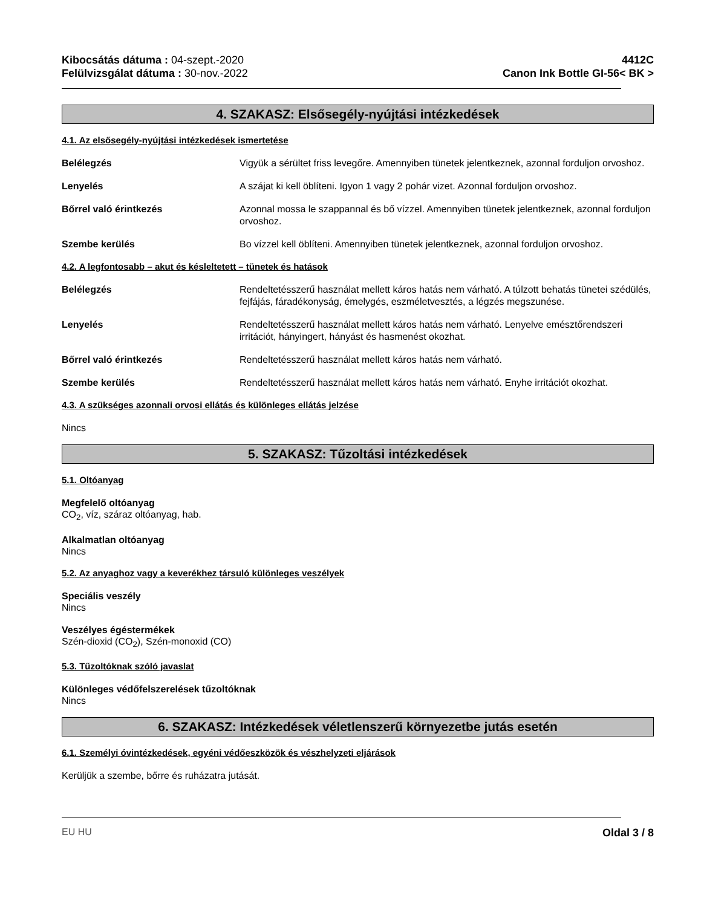Kibocsátás dátuma : 04-szept.-2020
Felülvizsgálat dátuma : 30-nov.-2022
4412C
Canon Ink Bottle GI-56< BK >
4. SZAKASZ: Elsősegély-nyújtási intézkedések
4.1. Az elsősegély-nyújtási intézkedések ismertetése
Belélegzés Vigyük a sérültet friss levegőre. Amennyiben tünetek jelentkeznek, azonnal forduljon orvoshoz.
Lenyelés A szájat ki kell öblíteni. Igyon 1 vagy 2 pohár vizet. Azonnal forduljon orvoshoz.
Bőrrel való érintkezés Azonnal mossa le szappannal és bő vízzel. Amennyiben tünetek jelentkeznek, azonnal forduljon orvoshoz.
Szembe kerülés Bo vízzel kell öblíteni. Amennyiben tünetek jelentkeznek, azonnal forduljon orvoshoz.
4.2. A legfontosabb – akut és késleltetett – tünetek és hatások
Belélegzés Rendeltetésszerű használat mellett káros hatás nem várható. A túlzott behatás tünetei szédülés, fejfájás, fáradékonyság, émelygés, eszméletvesztés, a légzés megszunése.
Lenyelés Rendeltetésszerű használat mellett káros hatás nem várható. Lenyelve emésztőrendszeri irritációt, hányingert, hányást és hasmenést okozhat.
Bőrrel való érintkezés Rendeltetésszerű használat mellett káros hatás nem várható.
Szembe kerülés Rendeltetésszerű használat mellett káros hatás nem várható. Enyhe irritációt okozhat.
4.3. A szükséges azonnali orvosi ellátás és különleges ellátás jelzése
Nincs
5. SZAKASZ: Tűzoltási intézkedések
5.1. Oltóanyag
Megfelelő oltóanyag
CO<sub>2</sub>, víz, száraz oltóanyag, hab.
Alkalmatlan oltóanyag
Nincs
5.2. Az anyaghoz vagy a keverékhez társuló különleges veszélyek
Speciális veszély
Nincs
Veszélyes égéstermékek
Szén-dioxid (CO<sub>2</sub>), Szén-monoxid (CO)
5.3. Tűzoltóknak szóló javaslat
Különleges védőfelszerelések tűzoltóknak
Nincs
6. SZAKASZ: Intézkedések véletlenszerű környezetbe jutás esetén
6.1. Személyi óvintézkedések, egyéni védőeszközök és vészhelyzeti eljárások
Kerüljük a szembe, bőrre és ruházatra jutását.
EU HU Oldal 3 / 8